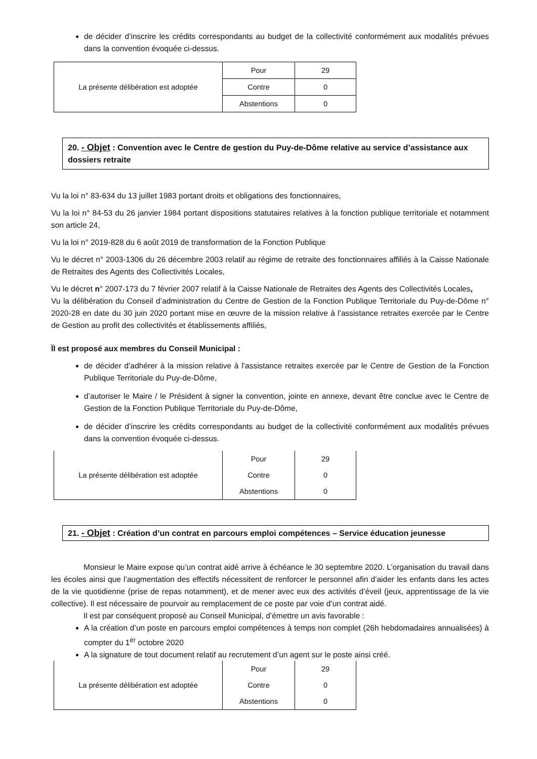de décider d’inscrire les crédits correspondants au budget de la collectivité conformément aux modalités prévues dans la convention évoquée ci-dessus.
| La présente délibération est adoptée | Pour | 29 |
| | Contre | 0 |
| | Abstentions | 0 |
20. - Objet : Convention avec le Centre de gestion du Puy-de-Dôme relative au service d’assistance aux dossiers retraite
Vu la loi n° 83-634 du 13 juillet 1983 portant droits et obligations des fonctionnaires,
Vu la loi n° 84-53 du 26 janvier 1984 portant dispositions statutaires relatives à la fonction publique territoriale et notamment son article 24,
Vu la loi n° 2019-828 du 6 août 2019 de transformation de la Fonction Publique
Vu le décret n° 2003-1306 du 26 décembre 2003 relatif au régime de retraite des fonctionnaires affiliés à la Caisse Nationale de Retraites des Agents des Collectivités Locales,
Vu le décret n° 2007-173 du 7 février 2007 relatif à la Caisse Nationale de Retraites des Agents des Collectivités Locales,
Vu la délibération du Conseil d’administration du Centre de Gestion de la Fonction Publique Territoriale du Puy-de-Dôme n° 2020-28 en date du 30 juin 2020 portant mise en œuvre de la mission relative à l’assistance retraites exercée par le Centre de Gestion au profit des collectivités et établissements affiliés,
Ïl est proposé aux membres du Conseil Municipal :
de décider d’adhérer à la mission relative à l’assistance retraites exercée par le Centre de Gestion de la Fonction Publique Territoriale du Puy-de-Dôme,
d’autoriser le Maire / le Président à signer la convention, jointe en annexe, devant être conclue avec le Centre de Gestion de la Fonction Publique Territoriale du Puy-de-Dôme,
de décider d’inscrire les crédits correspondants au budget de la collectivité conformément aux modalités prévues dans la convention évoquée ci-dessus.
| La présente délibération est adoptée | Pour | 29 |
| | Contre | 0 |
| | Abstentions | 0 |
21. - Objet : Création d’un contrat en parcours emploi compétences – Service éducation jeunesse
Monsieur le Maire expose qu’un contrat aidé arrive à échéance le 30 septembre 2020. L’organisation du travail dans les écoles ainsi que l’augmentation des effectifs nécessitent de renforcer le personnel afin d’aider les enfants dans les actes de la vie quotidienne (prise de repas notamment), et de mener avec eux des activités d’éveil (jeux, apprentissage de la vie collective). Il est nécessaire de pourvoir au remplacement de ce poste par voie d’un contrat aidé.
Il est par conséquent proposé au Conseil Municipal, d’émettre un avis favorable :
A la création d’un poste en parcours emploi compétences à temps non complet (26h hebdomadaires annualisées) à compter du 1<sup>er</sup> octobre 2020
A la signature de tout document relatif au recrutement d’un agent sur le poste ainsi créé.
| La présente délibération est adoptée | Pour | 29 |
| | Contre | 0 |
| | Abstentions | 0 |